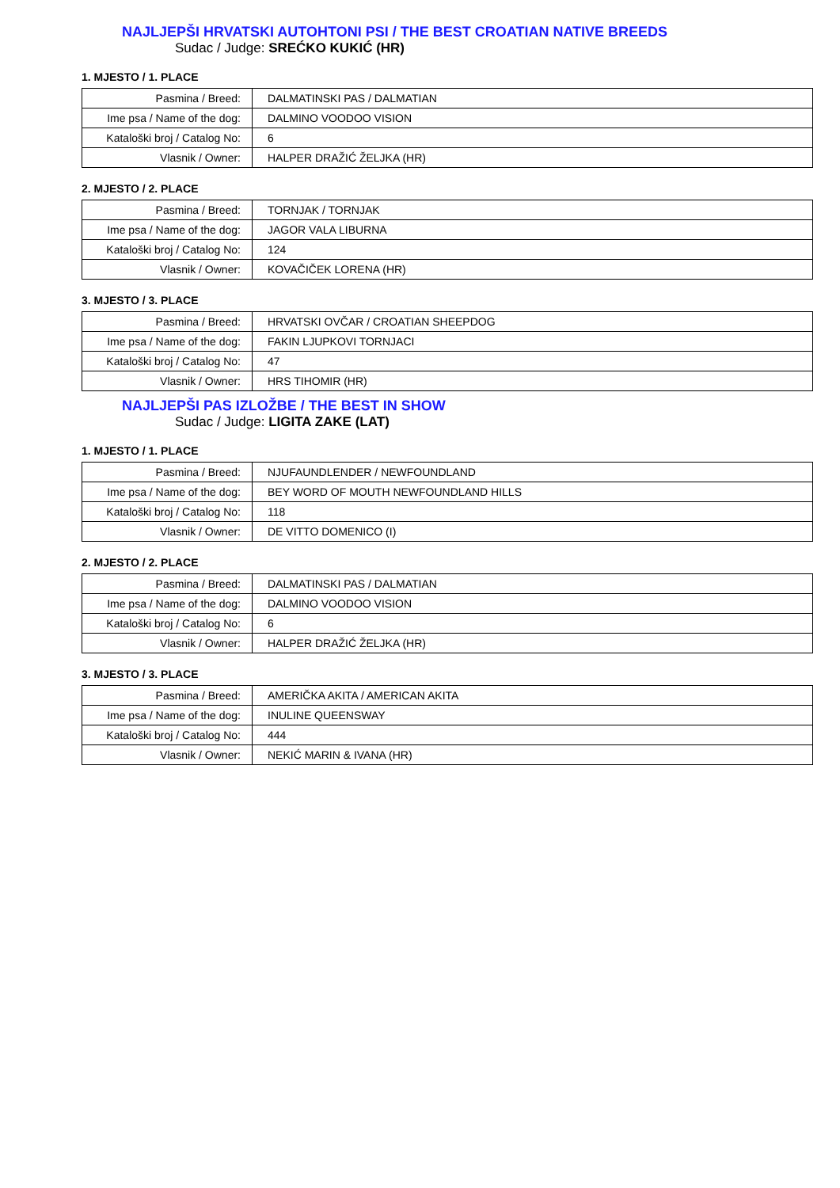NAJLJEPŠI HRVATSKI AUTOHTONI PSI / THE BEST CROATIAN NATIVE BREEDS
Sudac / Judge: SREĆKO KUKIĆ (HR)
1. MJESTO / 1. PLACE
| Pasmina / Breed: | DALMATINSKI PAS / DALMATIAN |
| Ime psa / Name of the dog: | DALMINO VOODOO VISION |
| Kataloški broj / Catalog No: | 6 |
| Vlasnik / Owner: | HALPER DRAŽIĆ ŽELJKA (HR) |
2. MJESTO / 2. PLACE
| Pasmina / Breed: | TORNJAK / TORNJAK |
| Ime psa / Name of the dog: | JAGOR VALA LIBURNA |
| Kataloški broj / Catalog No: | 124 |
| Vlasnik / Owner: | KOVAČIČEK LORENA (HR) |
3. MJESTO / 3. PLACE
| Pasmina / Breed: | HRVATSKI OVČAR / CROATIAN SHEEPDOG |
| Ime psa / Name of the dog: | FAKIN LJUPKOVI TORNJACI |
| Kataloški broj / Catalog No: | 47 |
| Vlasnik / Owner: | HRS TIHOMIR (HR) |
NAJLJEPŠI PAS IZLOŽBE / THE BEST IN SHOW
Sudac / Judge: LIGITA ZAKE (LAT)
1. MJESTO / 1. PLACE
| Pasmina / Breed: | NJUFAUNDLENDER / NEWFOUNDLAND |
| Ime psa / Name of the dog: | BEY WORD OF MOUTH NEWFOUNDLAND HILLS |
| Kataloški broj / Catalog No: | 118 |
| Vlasnik / Owner: | DE VITTO DOMENICO (I) |
2. MJESTO / 2. PLACE
| Pasmina / Breed: | DALMATINSKI PAS / DALMATIAN |
| Ime psa / Name of the dog: | DALMINO VOODOO VISION |
| Kataloški broj / Catalog No: | 6 |
| Vlasnik / Owner: | HALPER DRAŽIĆ ŽELJKA (HR) |
3. MJESTO / 3. PLACE
| Pasmina / Breed: | AMERIČKA AKITA / AMERICAN AKITA |
| Ime psa / Name of the dog: | INULINE QUEENSWAY |
| Kataloški broj / Catalog No: | 444 |
| Vlasnik / Owner: | NEKIĆ MARIN & IVANA (HR) |